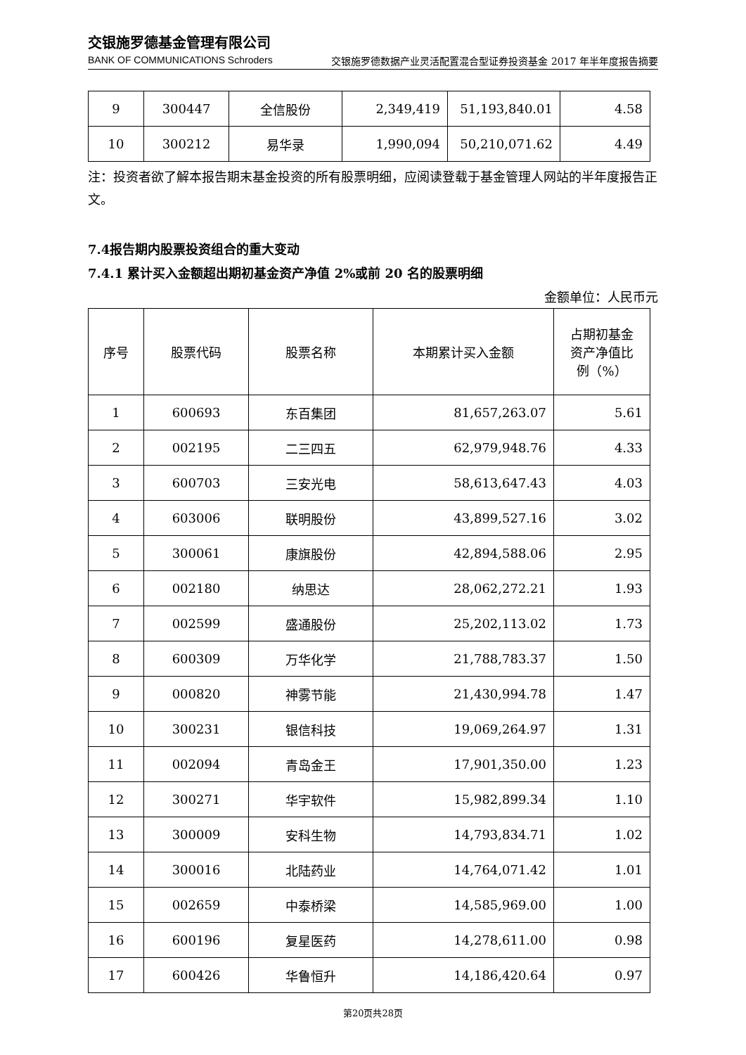交银施罗德基金管理有限公司
BANK OF COMMUNICATIONS Schroders
交银施罗德数据产业灵活配置混合型证券投资基金 2017 年半年度报告摘要
| 9 | 300447 | 全信股份 | 2,349,419 | 51,193,840.01 | 4.58 |
| 10 | 300212 | 易华录 | 1,990,094 | 50,210,071.62 | 4.49 |
注：投资者欲了解本报告期末基金投资的所有股票明细，应阅读登载于基金管理人网站的半年度报告正文。
7.4报告期内股票投资组合的重大变动
7.4.1 累计买入金额超出期初基金资产净值 2%或前 20 名的股票明细
金额单位：人民币元
| 序号 | 股票代码 | 股票名称 | 本期累计买入金额 | 占期初基金 资产净值比 例（%） |
| --- | --- | --- | --- | --- |
| 1 | 600693 | 东百集团 | 81,657,263.07 | 5.61 |
| 2 | 002195 | 二三四五 | 62,979,948.76 | 4.33 |
| 3 | 600703 | 三安光电 | 58,613,647.43 | 4.03 |
| 4 | 603006 | 联明股份 | 43,899,527.16 | 3.02 |
| 5 | 300061 | 康旗股份 | 42,894,588.06 | 2.95 |
| 6 | 002180 | 纳思达 | 28,062,272.21 | 1.93 |
| 7 | 002599 | 盛通股份 | 25,202,113.02 | 1.73 |
| 8 | 600309 | 万华化学 | 21,788,783.37 | 1.50 |
| 9 | 000820 | 神雾节能 | 21,430,994.78 | 1.47 |
| 10 | 300231 | 银信科技 | 19,069,264.97 | 1.31 |
| 11 | 002094 | 青岛金王 | 17,901,350.00 | 1.23 |
| 12 | 300271 | 华宇软件 | 15,982,899.34 | 1.10 |
| 13 | 300009 | 安科生物 | 14,793,834.71 | 1.02 |
| 14 | 300016 | 北陆药业 | 14,764,071.42 | 1.01 |
| 15 | 002659 | 中泰桥梁 | 14,585,969.00 | 1.00 |
| 16 | 600196 | 复星医药 | 14,278,611.00 | 0.98 |
| 17 | 600426 | 华鲁恒升 | 14,186,420.64 | 0.97 |
第20页共28页